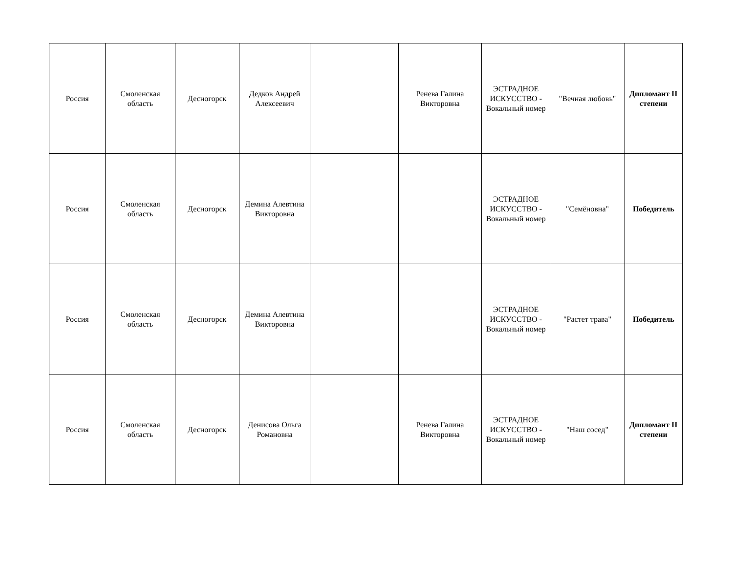| Россия | Смоленская область | Десногорск | Дедков Андрей Алексеевич | | Ренева Галина Викторовна | ЭСТРАДНОЕ ИСКУССТВО - Вокальный номер | "Вечная любовь" | Дипломант II степени |
| Россия | Смоленская область | Десногорск | Демина Алевтина Викторовна | | | ЭСТРАДНОЕ ИСКУССТВО - Вокальный номер | "Семёновна" | Победитель |
| Россия | Смоленская область | Десногорск | Демина Алевтина Викторовна | | | ЭСТРАДНОЕ ИСКУССТВО - Вокальный номер | "Растет трава" | Победитель |
| Россия | Смоленская область | Десногорск | Денисова Ольга Романовна | | Ренева Галина Викторовна | ЭСТРАДНОЕ ИСКУССТВО - Вокальный номер | "Наш сосед" | Дипломант II степени |